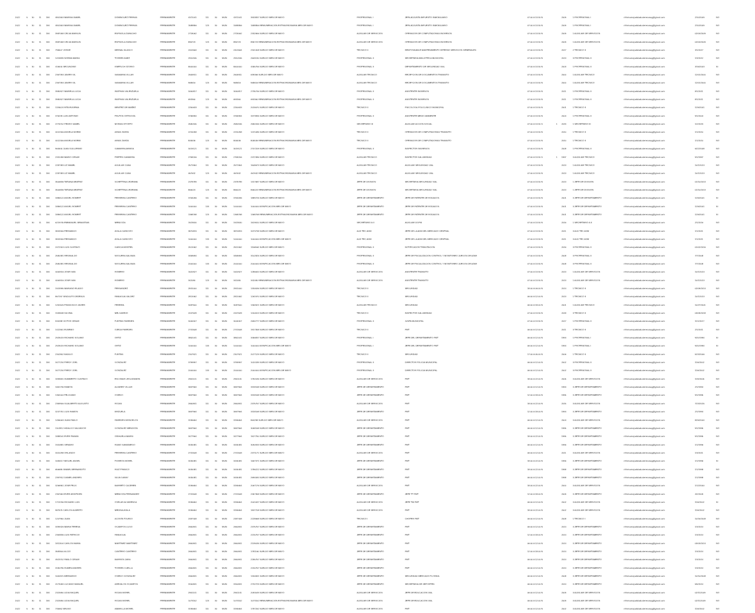| 2022 | 5 | 30 | 11 | 184 | 4801553 MARINA ISABEL | DOMINGUEZ FERRAS | PERMANENTE | 4372041 | 111 | 30 | MUN | 4372041 | 3933837 SUELDO MES DE MAYO | PROFESIONAL I | JEFA ADJUNTA IMPUESTO INMOBILIARIO | 07:00 A 13:30 N | | 2009 | 1 PROFESIONAL I | rrhhmunicipalidadcaterenasag@gmail.com | 2/10/2009 | NO |
| 2022 | 5 | 30 | 11 | 184 | 4801553 MARINA ISABEL | DOMINGUEZ FERRAS | PERMANENTE | 1588856 | 123 | 30 | MUN | 1588856 | 1588856 REMUNERACION EXTRAORDINARIA MES DE MAYO | PROFESIONAL I | JEFA ADJUNTA IMPUESTO INMOBILIARIO | 07:00 A 13:30 N | | 2009 | 1 PROFESIONAL I | rrhhmunicipalidadcaterenasag@gmail.com | 2/10/2009 | NO |
| 2022 | 5 | 30 | 11 | 184 | 3987058 CELSA MARILIN | ESPINOLA ZARACHO | PERMANENTE | 2718062 | 111 | 30 | MUN | 2718062 | 2332656 SUELDO MES DE MAYO | AUXILIAR DE SERVICIOS | OPERADOR DE COMPUTADORAS INGRESOS | 07:00 A 13:30 N | | 2009 | 1 AUXILIAR DE SERVICIOS | rrhhmunicipalidadcaterenasag@gmail.com | 02/04/2009 | NO |
| 2022 | 5 | 30 | 11 | 184 | 3987058 CELSA MARILIN | ESPINOLA ZARACHO | PERMANENTE | 895723 | 123 | 30 | MUN | 895723 | 895723 REMUNERACION EXTRAORDINARIA MES DE MAYO | AUXILIAR DE SERVICIOS | OPERADOR DE COMPUTADORAS INGRESOS | 07:00 A 13:30 N | | 2009 | 1 AUXILIAR DE SERVICIOS | rrhhmunicipalidadcaterenasag@gmail.com | 02/04/2009 | NO |
| 2022 | 5 | 30 | 11 | 184 | 795507 JORGE | BERNAL BLASCO | PERMANENTE | 2401564 | 111 | 30 | MUN | 2401564 | 2151408 SUELDO MES DE MAYO | TECNICO II | RESPONSABLE MANTENIMIENTO INTERNO SERVICIOS GENERALES | 07:00 A 13:30 N | | 2017 | 2 TECNICO II | rrhhmunicipalidadcaterenasag@gmail.com | 3/1/2017 | NO |
| 2022 | 5 | 30 | 11 | 184 | 1419839 NORMA MARIA | TORRES BAEZ | PERMANENTE | 2910155 | 111 | 30 | MUN | 2910155 | 2609130 SUELDO MES DE MAYO | PROFESIONAL II | SECRETARIA BIBLIOTECA MUNICIPAL | 07:00 A 13:30 N | | 2013 | 3 PROFESIONAL II | rrhhmunicipalidadcaterenasag@gmail.com | 1/3/2012 | NO |
| 2022 | 5 | 30 | 11 | 184 | 416540 SECUNDINO | KNEFUCH OZORIO | PERMANENTE | 5500000 | 111 | 30 | MUN | 5500000 | 4455756 SUELDO MES DE MAYO | PROFESIONAL II | DEPARTAMENTO DE SEGURIDAD VIAL | 07:00 A 13:30 N | | 2003 | 1 PROFESIONAL II | rrhhmunicipalidadcaterenasag@gmail.com | 3/16/2003 | SI |
| 2022 | 5 | 30 | 11 | 184 | 2367393 JAVIER GIL | SANABRIA VILLAR | PERMANENTE | 2605911 | 111 | 30 | MUN | 2605911 | 639366 SUELDO MES DE MAYO | AUXILIAR TECNICO | RECEPCION DE DOCUMENTOS TRANSITO | 07:00 A 13:30 N | | 2000 | 1 AUXILIAR TECNICO | rrhhmunicipalidadcaterenasag@gmail.com | 12/01/2000 | NO |
| 2022 | 5 | 30 | 11 | 184 | 2367393 JAVIER GIL | SANABRIA VILLAR | PERMANENTE | 968616 | 123 | 30 | MUN | 968616 | 968616 REMUNERACION EXTRAORDINARIA MES DE MAYO | AUXILIAR TECNICO | RECEPCION DE DOCUMENTOS TRANSITO | 07:00 A 13:30 N | | 2000 | 1 AUXILIAR TECNICO | rrhhmunicipalidadcaterenasag@gmail.com | 12/01/2000 | NO |
| 2022 | 5 | 30 | 11 | 184 | 3980927 MARIELA LUCIA | INSFRAN VALENZUELA | PERMANENTE | 3050817 | 111 | 30 | MUN | 3050817 | 2735746 SUELDO MES DE MAYO | PROFESIONAL II | ASISTENTE INGRESOS | 07:00 A 13:30 N | | 2011 | 1 PROFESIONAL II | rrhhmunicipalidadcaterenasag@gmail.com | 8/1/2011 | NO |
| 2022 | 5 | 30 | 11 | 184 | 3980927 MARIELA LUCIA | INSFRAN VALENZUELA | PERMANENTE | 693360 | 123 | 30 | MUN | 693360 | 693360 REMUNERACION EXTRAORDINARIA MES DE MAYO | PROFESIONAL II | ASISTENTE INGRESOS | 07:00 A 13:30 N | | 2011 | 1 PROFESIONAL II | rrhhmunicipalidadcaterenasag@gmail.com | 8/1/2011 | NO |
| 2022 | 5 | 30 | 11 | 184 | 1135024 RITA EUGENIA | BENITEZ DE IBAÑEZ | PERMANENTE | 2250633 | 111 | 30 | MUN | 2250633 | 2015570 SUELDO MES DE MAYO | TECNICO II | PSICOLOGA POLICLINICO MUNICIPAL | 07:00 A 13:30 N | | 2001 | 1 TECNICO II | rrhhmunicipalidadcaterenasag@gmail.com | 1/26/2001 | NO |
| 2022 | 5 | 30 | 11 | 184 | 376239 LUIS ANTONIO | FRUTOS ORTIGOZA | PERMANENTE | 3765994 | 111 | 30 | MUN | 3765994 | 3373995 SUELDO MES DE MAYO | PROFESIONAL II | ASISTENTE MEDIO AMBIENTE | 07:00 A 13:30 N | | 2004 | 1 PROFESIONAL II | rrhhmunicipalidadcaterenasag@gmail.com | 9/1/2004 | NO |
| 2022 | 5 | 30 | 11 | 184 | 4776702 PEDRO SAMEL | MORAN OPORTO | PERMANENTE | 2580155 | 111 | 30 | MUN | 2580155 | 2580155 SUELDO MES DE MAYO | SECRETARIO III | AUXILIAR ACCION SOCIAL | 07:00 A 13:30 S | 1 | 2019 | 1 SECRETARIO III | rrhhmunicipalidadcaterenasag@gmail.com | 1/2/2019 | NO |
| 2022 | 5 | 30 | 11 | 184 | 4012306 ANGELA NOEMI | ARIAS ZARZA | PERMANENTE | 2215258 | 111 | 30 | MUN | 2215258 | 1221085 SUELDO MES DE MAYO | TECNICO II | OPERADOR DE COMPUTADORAS TRANSITO | 07:00 A 13:30 N | | 2010 | 1 TECNICO II | rrhhmunicipalidadcaterenasag@gmail.com | 1/1/2010 | NO |
| 2022 | 5 | 30 | 11 | 184 | 4012306 ANGELA NOEMI | ARIAS ZARZA | PERMANENTE | 805536 | 123 | 30 | MUN | 805536 | 805536 REMUNERACION EXTRAORDINARIA MES DE MAYO | TECNICO II | OPERADOR DE COMPUTADORAS TRANSITO | 07:00 A 13:30 N | | 2010 | 1 TECNICO II | rrhhmunicipalidadcaterenasag@gmail.com | 1/1/2010 | NO |
| 2022 | 5 | 30 | 11 | 184 | 964640 JUAN GUILLERMO | GAMARRA ARMOA | PERMANENTE | 3019121 | 111 | 30 | MUN | 3019121 | 2707209 SUELDO MES DE MAYO | PROFESIONAL II | INSPECTOR INGRESOS | 07:00 A 13:30 N | | 2008 | 1 PROFESIONAL II | rrhhmunicipalidadcaterenasag@gmail.com | 6/22/2008 | NO |
| 2022 | 5 | 30 | 11 | 184 | 2331498 MARIO CESAR | FRETES GAMARRA | PERMANENTE | 2758206 | 111 | 30 | MUN | 2758206 | 2472386 SUELDO MES DE MAYO | AUXILIAR TECNICO | INSPECTOR SALUBRIDAD | 07:00 A 13:30 S | 1 | 1997 | 3 AUXILIAR TECNICO | rrhhmunicipalidadcaterenasag@gmail.com | 9/1/1997 | NO |
| 2022 | 5 | 30 | 11 | 184 | 2287383 LIZ MABEL | AGUILAR CUBA | PERMANENTE | 2571954 | 111 | 30 | MUN | 2571954 | 1508673 SUELDO MES DE MAYO | AUXILIAR TECNICO | AUXILIAR SEGURIDAD VIAL | 07:00 A 13:30 N | | 2013 | 1 AUXILIAR TECNICO | rrhhmunicipalidadcaterenasag@gmail.com | 10/1/2013 | NO |
| 2022 | 5 | 30 | 11 | 184 | 2287383 LIZ MABEL | AGUILAR CUBA | PERMANENTE | 467632 | 123 | 30 | MUN | 467632 | 467632 REMUNERACION EXTRAORDINARIA MES DE MAYO | AUXILIAR TECNICO | AUXILIAR SEGURIDAD VIAL | 07:00 A 13:30 N | | 2013 | 1 AUXILIAR TECNICO | rrhhmunicipalidadcaterenasag@gmail.com | 10/1/2013 | NO |
| 2022 | 5 | 30 | 11 | 184 | 3506836 TATIANA BEATRIZ | SCHETTINA LEDESMA | PERMANENTE | 2378789 | 111 | 30 | MUN | 2378789 | 1317687 SUELDO MES DE MAYO | JEFE DE DIVISION | SECRETARIA SEGURIDAD VIAL | 07:00 A 13:30 N | | 2013 | 1 JEFE DE DIVISION | rrhhmunicipalidadcaterenasag@gmail.com | 01/10/2013 | NO |
| 2022 | 5 | 30 | 11 | 184 | 3506836 TATIANA BEATRIZ | SCHETTINA LEDESMA | PERMANENTE | 866024 | 123 | 30 | MUN | 866024 | 866024 REMUNERACION EXTRAORDINARIA MES DE MAYO | JEFE DE DIVISION | SECRETARIA SEGURIDAD VIAL | 07:00 A 13:30 N | | 2013 | 1 JEFE DE DIVISION | rrhhmunicipalidadcaterenasag@gmail.com | 01/10/2013 | NO |
| 2022 | 5 | 30 | 11 | 184 | 1886122 ANGEL ROBERT | FERREIRA CANTERO | PERMANENTE | 3764096 | 111 | 30 | MUN | 3764096 | 1889725 SUELDO MES DE MAYO | JEFE DE DEPARTAMENTO | JEFE DE PATENTE DE RODADOS | 07:00 A 13:30 N | | 2001 | 3 JEFE DE DEPARTAMENTO | rrhhmunicipalidadcaterenasag@gmail.com | 1/26/2001 | SI |
| 2022 | 5 | 30 | 11 | 184 | 1886122 ANGEL ROBERT | FERREIRA CANTERO | PERMANENTE | 1000000 | 133 | 30 | MUN | 1000000 | 1000000 BONIFICACION MES DE MAYO | JEFE DE DEPARTAMENTO | JEFE DE PATENTE DE RODADOS | 07:00 A 13:30 N | | 2001 | 3 JEFE DE DEPARTAMENTO | rrhhmunicipalidadcaterenasag@gmail.com | 1/26/2001 | SI |
| 2022 | 5 | 30 | 11 | 184 | 1886122 ANGEL ROBERT | FERREIRA CANTERO | PERMANENTE | 1368768 | 123 | 30 | MUN | 1368768 | 1368768 REMUNERACION EXTRAORDINARIA MES DE MAYO | JEFE DE DEPARTAMENTO | JEFE DE PATENTE DE RODADOS | 07:00 A 13:30 N | | 2001 | 3 JEFE DE DEPARTAMENTO | rrhhmunicipalidadcaterenasag@gmail.com | 1/26/2001 | SI |
| 2022 | 5 | 30 | 11 | 184 | 6219745 EMMANUEL SEBASTIAN | MENDOZA | PERMANENTE | 1923530 | 111 | 30 | MUN | 1923530 | 1519510 SUELDO MES DE MAYO | SECRETARIO A II | AUXILIAR DGPM | 07:00 A 13:30 N | | 2016 | 1 SECRETARIO A II | rrhhmunicipalidadcaterenasag@gmail.com | 2/1/2016 | NO |
| 2022 | 5 | 30 | 11 | 184 | 3843306 FERNANDO | AYALA CARDOZO | PERMANENTE | 3870819 | 111 | 30 | MUN | 3870819 | 3473738 SUELDO MES DE MAYO | AUX TEC ADM | JEFE DE LA ADM DEL MERCADO CENTRAL | 07:00 A 13:30 N | | 2011 | 3 AUX TEC ADM | rrhhmunicipalidadcaterenasag@gmail.com | 1/1/2011 | NO |
| 2022 | 5 | 30 | 11 | 184 | 3843306 FERNANDO | AYALA CARDOZO | PERMANENTE | 1000000 | 133 | 30 | MUN | 1000000 | 1000000 BONIFICACION MES DE MAYO | AUX TEC ADM | JEFE DE LA ADM DEL MERCADO CENTRAL | 07:00 A 13:30 N | | 2011 | 3 AUX TEC ADM | rrhhmunicipalidadcaterenasag@gmail.com | 1/1/2011 | NO |
| 2022 | 5 | 30 | 11 | 184 | 2472303 LUIS GUSTAVO | GARCIA MONTIEL | PERMANENTE | 2513462 | 111 | 30 | MUN | 2513462 | 1156964 SUELDO MES DE MAYO | PROFESIONAL II | NOTIFICADOR TRIBUTACION | 07:00 A 13:30 N | | 2016 | 3 PROFESIONAL II | rrhhmunicipalidadcaterenasag@gmail.com | 01/02/2016 | NO |
| 2022 | 5 | 30 | 11 | 184 | 2580381 REGINALDO | NOGUERA SALINAS | PERMANENTE | 3458694 | 111 | 30 | MUN | 3458694 | 3102825 SUELDO MES DE MAYO | PROFESIONAL II | JEFE DE FISCALIZACION CONTROL Y MONITOREO JUEGOS DE AZAR | 07:00 A 13:30 N | | 2008 | 3 PROFESIONAL II | rrhhmunicipalidadcaterenasag@gmail.com | 7/7/2008 | NO |
| 2022 | 5 | 30 | 11 | 184 | 2580381 REGINALDO | NOGUERA SALINAS | PERMANENTE | 2000000 | 133 | 30 | MUN | 2000000 | 2000000 BONIFICACION MES DE MAYO | PROFESIONAL II | JEFE DE FISCALIZACION CONTROL Y MONITOREO JUEGOS DE AZAR | 07:00 A 13:30 N | | 2008 | 3 PROFESIONAL II | rrhhmunicipalidadcaterenasag@gmail.com | 7/7/2008 | NO |
| 2022 | 5 | 30 | 11 | 184 | 4054916 JOSE IVAN | ROMERO | PERMANENTE | 1620927 | 111 | 30 | MUN | 1620927 | 1286644 SUELDO MES DE MAYO | AUXILIAR DE SERVICIOS | ASISTENTE TRANSITO | 07:00 A 13:30 N | | 2013 | 1 AUXILIAR DE SERVICIOS | rrhhmunicipalidadcaterenasag@gmail.com | 10/1/2013 | NO |
| 2022 | 5 | 30 | 11 | 184 | 4054916 JOSE IVAN | ROMERO | PERMANENTE | 342080 | 123 | 30 | MUN | 342080 | 342080 REMUNERACION EXTRAORDINARIA MES DE MAYO | AUXILIAR DE SERVICIOS | ASISTENTE TRANSITO | 07:00 A 13:30 N | | 2013 | 1 AUXILIAR DE SERVICIOS | rrhhmunicipalidadcaterenasag@gmail.com | 10/1/2013 | NO |
| 2022 | 5 | 30 | 11 | 184 | 1924995 MARIANO ELADIO | FERNANDEZ | PERMANENTE | 2841000 | 111 | 30 | MUN | 2841000 | 1330536 SUELDO MES DE MAYO | TECNICO II | SEGURIDAD | 18:00 A 06:00 N | | 2014 | 1 TECNICO II | rrhhmunicipalidadcaterenasag@gmail.com | 02/09/2014 | NO |
| 2022 | 5 | 30 | 11 | 184 | 867197 SINDULFO DEJESUS | PANIAGUA VALDEZ | PERMANENTE | 2813462 | 111 | 30 | MUN | 2813462 | 1261970 SUELDO MES DE MAYO | TECNICO II | SEGURIDAD | 06:00 A 12:00 N | | 2013 | 1 TECNICO II | rrhhmunicipalidadcaterenasag@gmail.com | 10/1/2013 | NO |
| 2022 | 5 | 30 | 11 | 184 | 1251526 FRANCISCO JAVIER | PEREIRA | PERMANENTE | 3087500 | 111 | 30 | MUN | 3087500 | 1364921 SUELDO MES DE MAYO | AUXILIAR TECNICO | SEGURIDAD | 06:00 A 18:00 N | | 2001 | 1 AUXILIAR TECNICO | rrhhmunicipalidadcaterenasag@gmail.com | 10/27/2001 | NO |
| 2022 | 5 | 30 | 11 | 184 | 1949538 SILVINA | MELGAREJO | PERMANENTE | 2447628 | 111 | 30 | MUN | 2447628 | 1200513 SUELDO MES DE MAYO | TECNICO II | INSPECTOR SALUBRIDAD | 07:00 A 13:30 N | | 2018 | 3 TECNICO II | rrhhmunicipalidadcaterenasag@gmail.com | 03/09/2018 | NO |
| 2022 | 5 | 30 | 11 | 184 | 934288 VICTOR CESAR | FLEITAS PAREDES | PERMANENTE | 3005307 | 111 | 30 | MUN | 3005307 | 2694777 SUELDO MES DE MAYO | PROFESIONAL II | JUNTA MUNICIPAL | 07:00 A 13:30 N | | 2017 | 1 PROFESIONAL II | rrhhmunicipalidadcaterenasag@gmail.com | 11/1/2017 | NO |
| 2022 | 5 | 30 | 11 | 184 | 1422551 EUSEBIO | OJEDA PAREDES | PERMANENTE | 2741508 | 111 | 30 | MUN | 2741508 | 1917358 SUELDO MES DE MAYO | TECNICO II | PMT | 06:00 A 12:00 N | | 2011 | 3 TECNICO II | rrhhmunicipalidadcaterenasag@gmail.com | 2/1/2011 | NO |
| 2022 | 5 | 30 | 11 | 184 | 2929019 RICHARD SOLANO | ORTIZ | PERMANENTE | 3852041 | 111 | 30 | MUN | 3852041 | 3456837 SUELDO MES DE MAYO | PROFESIONAL I | JEFE DEL DEPARTAMENTO PMT | 06:00 A 12:00 N | | 1994 | 1 PROFESIONAL I | rrhhmunicipalidadcaterenasag@gmail.com | 9/20/1994 | SI |
| 2022 | 5 | 30 | 11 | 184 | 2929019 RICHARD SOLANO | ORTIZ | PERMANENTE | 1000000 | 133 | 30 | MUN | 1000000 | 1000000 BONIFICACION MES DE MAYO | PROFESIONAL I | JEFE DEL DEPARTAMENTO PMT | 06:00 A 12:00 N | | 1994 | 1 PROFESIONAL I | rrhhmunicipalidadcaterenasag@gmail.com | 9/20/1994 | SI |
| 2022 | 5 | 30 | 11 | 184 | 2302802 BASILIO | FLEITAS | PERMANENTE | 2307921 | 111 | 30 | MUN | 2307921 | 2077129 SUELDO MES DE MAYO | TECNICO II | SEGURIDAD | 17:00 A 05:00 N | | 2006 | 1 TECNICO II | rrhhmunicipalidadcaterenasag@gmail.com | 5/23/2006 | NO |
| 2022 | 5 | 30 | 11 | 184 | 3477234 FREDY JOEL | GONZALEZ | PERMANENTE | 3799997 | 111 | 30 | MUN | 3799997 | 1020189 SUELDO MES DE MAYO | PROFESIONAL II | DIRECTOR POLICIA MUNICIPAL | 06:00 A 12:00 N | | 2002 | 3 PROFESIONAL II | rrhhmunicipalidadcaterenasag@gmail.com | 11/6/2002 | NO |
| 2022 | 5 | 30 | 11 | 184 | 3477234 FREDY JOEL | GONZALEZ | PERMANENTE | 2000000 | 133 | 30 | MUN | 2000000 | 2000000 BONIFICACION MES DE MAYO | PROFESIONAL II | DIRECTOR POLICIA MUNICIPAL | 06:00 A 12:00 N | | 2002 | 3 PROFESIONAL II | rrhhmunicipalidadcaterenasag@gmail.com | 11/6/2002 | NO |
| 2022 | 5 | 30 | 11 | 184 | 1839591 HUMBERTO GUSTAVO | ESCOBAR LEGUIZAMON | PERMANENTE | 2951141 | 111 | 30 | MUN | 2951141 | 1782035 SUELDO MES DE MAYO | AUXILIAR DE SERVICIOS | PMT | 18:00 A 22:00 N | | 2005 | 3 AUXILIAR DE SERVICIOS | rrhhmunicipalidadcaterenasag@gmail.com | 11/9/2005 | NO |
| 2022 | 5 | 30 | 11 | 184 | 1651736 RAMON | ALVAREZ VILLAR | PERMANENTE | 3697964 | 111 | 30 | MUN | 3697964 | 3318168 SUELDO MES DE MAYO | JEFE DE DEPARTAMENTO | PMT | 06:00 A 12:00 N | | 1994 | 3 JEFE DE DEPARTAMENTO | rrhhmunicipalidadcaterenasag@gmail.com | 2/1/1994 | NO |
| 2022 | 5 | 30 | 11 | 184 | 1352004 FELICIANO | OVIEDO | PERMANENTE | 3697964 | 111 | 30 | MUN | 3697964 | 3318168 SUELDO MES DE MAYO | JEFE DE DEPARTAMENTO | PMT | 12:00 A 18:00 N | | 1995 | 3 JEFE DE DEPARTAMENTO | rrhhmunicipalidadcaterenasag@gmail.com | 9/1/1995 | NO |
| 2022 | 5 | 30 | 11 | 184 | 2359906 GUALBERTO AUGUSTO | ROJAS | PERMANENTE | 2650841 | 111 | 30 | MUN | 2650841 | 2375757 SUELDO MES DE MAYO | AUXILIAR DE SERVICIOS | PMT | 18:00 A 22:00 N | | 2015 | 3 AUXILIAR DE SERVICIOS | rrhhmunicipalidadcaterenasag@gmail.com | 7/23/2015 | NO |
| 2022 | 5 | 30 | 11 | 184 | 3247751 LUIS RAMON | BRIZUELA | PERMANENTE | 3697964 | 111 | 30 | MUN | 3697964 | 3318168 SUELDO MES DE MAYO | JEFE DE DEPARTAMENTO | PMT | 12:00 A 18:00 N | | 1994 | 3 JEFE DE DEPARTAMENTO | rrhhmunicipalidadcaterenasag@gmail.com | 2/1/1994 | NO |
| 2022 | 5 | 30 | 11 | 184 | 1496063 JUAN PABLO | PAREDES MONGELOS | PERMANENTE | 3195654 | 111 | 30 | MUN | 3195654 | 864298 SUELDO MES DE MAYO | AUXILIAR DE SERVICIOS | PMT | 06:00 A 12:00 N | | 2004 | 3 AUXILIAR DE SERVICIOS | rrhhmunicipalidadcaterenasag@gmail.com | 8/26/2004 | NO |
| 2022 | 5 | 30 | 11 | 184 | 1102812 HIDALGO SALVADOR | GONZALEZ MENDOZA | PERMANENTE | 3697964 | 111 | 30 | MUN | 3697964 | 3058168 SUELDO MES DE MAYO | JEFE DE DEPARTAMENTO | PMT | 06:00 A 12:00 N | | 1995 | 3 JEFE DE DEPARTAMENTO | rrhhmunicipalidadcaterenasag@gmail.com | 9/1/1995 | NO |
| 2022 | 5 | 30 | 11 | 184 | 1888161 EVER FABIAN | ORIHUELA MARIN | PERMANENTE | 3477964 | 111 | 30 | MUN | 3477964 | 1527750 SUELDO MES DE MAYO | JEFE DE DEPARTAMENTO | PMT | 18:00 A 22:00 N | | 1995 | 3 JEFE DE DEPARTAMENTO | rrhhmunicipalidadcaterenasag@gmail.com | 9/1/1995 | NO |
| 2022 | 5 | 30 | 11 | 184 | 1920881 GENARO | RUBIO SAMANIEGO | PERMANENTE | 3445481 | 111 | 30 | MUN | 3445481 | 3090933 SUELDO MES DE MAYO | JEFE DE DEPARTAMENTO | PMT | 06:00 A 12:00 N | | 1996 | 3 JEFE DE DEPARTAMENTO | rrhhmunicipalidadcaterenasag@gmail.com | 1/1/1996 | NO |
| 2022 | 5 | 30 | 11 | 184 | 3420298 ORLANDO | FERREIRA CANTERO | PERMANENTE | 2741508 | 111 | 30 | MUN | 2741508 | 2371171 SUELDO MES DE MAYO | AUXILIAR DE SERVICIOS | PMT | 06:00 A 12:00 N | | 2011 | 3 AUXILIAR DE SERVICIOS | rrhhmunicipalidadcaterenasag@gmail.com | 1/3/2011 | NO |
| 2022 | 5 | 30 | 11 | 184 | 1635117 MIGUEL ANGEL | FIGREOS MOREL | PERMANENTE | 3445481 | 111 | 30 | MUN | 3445481 | 1667371 SUELDO MES DE MAYO | JEFE DE DEPARTAMENTO | PMT | 18:00 A 22:00 N | | 1996 | 3 JEFE DE DEPARTAMENTO | rrhhmunicipalidadcaterenasag@gmail.com | 1/1/1996 | SI |
| 2022 | 5 | 30 | 11 | 184 | 656685 ISMAEL BERNARDITO | RUIZ FRANCO | PERMANENTE | 3445481 | 111 | 30 | MUN | 3445481 | 1786222 SUELDO MES DE MAYO | JEFE DE DEPARTAMENTO | PMT | 18:00 A 22:00 N | | 1998 | 3 JEFE DE DEPARTAMENTO | rrhhmunicipalidadcaterenasag@gmail.com | 1/1/1998 | NO |
| 2022 | 5 | 30 | 11 | 184 | 2397912 DANIEL ANDRES | SILVA GARAY | PERMANENTE | 3445481 | 111 | 30 | MUN | 3445481 | 2694084 SUELDO MES DE MAYO | JEFE DE DEPARTAMENTO | PMT | 06:00 A 12:00 N | | 1998 | 3 JEFE DE DEPARTAMENTO | rrhhmunicipalidadcaterenasag@gmail.com | 1/1/1998 | NO |
| 2022 | 5 | 30 | 11 | 184 | 3266951 JOSE FELIX | BARRETO CACERES | PERMANENTE | 3195654 | 111 | 30 | MUN | 3195654 | 2067176 SUELDO MES DE MAYO | AUXILIAR DE SERVICIOS | PMT | 18:00 A 22:00 N | | 2000 | 3 AUXILIAR DE SERVICIOS | rrhhmunicipalidadcaterenasag@gmail.com | 1/12/2000 | NO |
| 2022 | 5 | 30 | 11 | 184 | 2357653 EVER ARISTIDES | MENDOZA FERNANDEZ | PERMANENTE | 2741508 | 111 | 30 | MUN | 2741508 | 2457358 SUELDO MES DE MAYO | JEFE DE DEPARTAMENTO | JEFE TT PMT | 12:00 A 18:00 N | | 2009 | 3 JEFE DE DEPARTAMENTO | rrhhmunicipalidadcaterenasag@gmail.com | 4/2/2009 | NO |
| 2022 | 5 | 30 | 11 | 184 | 1713766 RICHARD LUIS | OVELAR ALVARENGA | PERMANENTE | 3195654 | 111 | 30 | MUN | 3195654 | 2001637 SUELDO MES DE MAYO | AUXILIAR DE SERVICIOS | JEFE TM PMT | 06:00 A 12:00 N | | 2002 | 3 AUXILIAR DE SERVICIOS | rrhhmunicipalidadcaterenasag@gmail.com | 11/6/2002 | SI |
| 2022 | 5 | 30 | 11 | 184 | 987575 CARLOS ALBERTO | MEDINA AYALA | PERMANENTE | 3195654 | 111 | 30 | MUN | 3195654 | 1847708 SUELDO MES DE MAYO | AUXILIAR DE SERVICIOS | PMT | 18:00 A 22:00 N | | 2002 | 3 AUXILIAR DE SERVICIOS | rrhhmunicipalidadcaterenasag@gmail.com | 11/6/2002 | NO |
| 2022 | 5 | 30 | 11 | 184 | 1207950 JUAN | ACOSTA TOLEDO | PERMANENTE | 2487408 | 111 | 30 | MUN | 2487408 | 2228668 SUELDO MES DE MAYO | TECNICO I | CHOFER PMT | 06:00 A 12:00 N | | 2008 | 1 TECNICO I | rrhhmunicipalidadcaterenasag@gmail.com | 10/16/2008 | NO |
| 2022 | 5 | 30 | 11 | 184 | 3499326 MARIA TERESA | OCAMPOS LUGO | PERMANENTE | 2650841 | 111 | 30 | MUN | 2650841 | 2375757 SUELDO MES DE MAYO | JEFE DE DEPARTAMENTO | PMT | 06:00 A 12:00 N | | 2014 | 3 JEFE DE DEPARTAMENTO | rrhhmunicipalidadcaterenasag@gmail.com | 1/3/2014 | NO |
| 2022 | 5 | 30 | 11 | 184 | 2363836 LUIS PATRICIO | PANIAGUA | PERMANENTE | 2650841 | 111 | 30 | MUN | 2650841 | 2215757 SUELDO MES DE MAYO | JEFE DE DEPARTAMENTO | PMT | 12:00 A 18:00 N | | 2014 | 3 JEFE DE DEPARTAMENTO | rrhhmunicipalidadcaterenasag@gmail.com | 1/3/2014 | NO |
| 2022 | 5 | 30 | 11 | 184 | 1811304 CARLOS MARIA | MARTINEZ MARTINEZ | PERMANENTE | 2650841 | 111 | 30 | MUN | 2650841 | 2139035 SUELDO MES DE MAYO | JEFE DE DEPARTAMENTO | PMT | 06:00 A 12:00 N | | 2014 | 3 JEFE DE DEPARTAMENTO | rrhhmunicipalidadcaterenasag@gmail.com | 03/03/2014 | NO |
| 2022 | 5 | 30 | 11 | 184 | 3583500 ALCIO | CANTERO CANTERO | PERMANENTE | 2650841 | 111 | 30 | MUN | 2650841 | 1781160 SUELDO MES DE MAYO | JEFE DE DEPARTAMENTO | PMT | 12:00 A 18:00 N | | 2014 | 3 JEFE DE DEPARTAMENTO | rrhhmunicipalidadcaterenasag@gmail.com | 1/3/2014 | NO |
| 2022 | 5 | 30 | 11 | 184 | 4923702 PABLO CESAR | BARRIOS JARA | PERMANENTE | 2650841 | 111 | 30 | MUN | 2650841 | 2255757 SUELDO MES DE MAYO | JEFE DE DEPARTAMENTO | PMT | 06:00 A 12:00 N | | 2014 | 3 JEFE DE DEPARTAMENTO | rrhhmunicipalidadcaterenasag@gmail.com | 1/3/2014 | NO |
| 2022 | 5 | 30 | 11 | 184 | 3180795 RUBEN ANDRES | TORRES CUELLA | PERMANENTE | 2650841 | 111 | 30 | MUN | 2650841 | 2240757 SUELDO MES DE MAYO | JEFE DE DEPARTAMENTO | PMT | 06:00 A 12:00 N | | 2014 | 3 JEFE DE DEPARTAMENTO | rrhhmunicipalidadcaterenasag@gmail.com | 1/3/2014 | NO |
| 2022 | 5 | 30 | 11 | 184 | 1640970 BERNARDO | OVIEDO GONZALEZ | PERMANENTE | 2650841 | 111 | 30 | MUN | 2650841 | 1340591 SUELDO MES DE MAYO | JEFE DE DEPARTAMENTO | SEGURIDAD MERCADO FLORIDA | 06:00 A 12:00 N | | 2008 | 3 JEFE DE DEPARTAMENTO | rrhhmunicipalidadcaterenasag@gmail.com | 10/10/2008 | NO |
| 2022 | 5 | 30 | 11 | 184 | 4173084 LUCIANO MANUEL | AREVALOS OCAMPOS | PERMANENTE | 3150841 | 111 | 30 | MUN | 3150841 | 2732729 SUELDO MES DE MAYO | JEFE DE DEPARTAMENTO | SECRETARIA DE DEPORTES | 06:00 A 12:00 N | | 2014 | 3 JEFE DE DEPARTAMENTO | rrhhmunicipalidadcaterenasag@gmail.com | 5/5/2014 | NO |
| 2022 | 5 | 30 | 11 | 184 | 2324690 LIDIA RAQUEL | ROJAS MOREL | PERMANENTE | 2951141 | 111 | 30 | MUN | 2951141 | 2093049 SUELDO MES DE MAYO | AUXILIAR DE SERVICIOS | JEFE DE EDUCACION VIAL | 06:00 A 12:00 N | | 2009 | 3 AUXILIAR DE SERVICIOS | rrhhmunicipalidadcaterenasag@gmail.com | 02/11/2009 | NO |
| 2022 | 5 | 30 | 11 | 184 | 2324690 LIDIA RAQUEL | ROJAS MOREL | PERMANENTE | 1073152 | 123 | 30 | MUN | 1073152 | 1073152 REMUNERACION EXTRAORDINARIA MES DE MAYO | AUXILIAR DE SERVICIOS | JEFE DE EDUCACION VIAL | 06:00 A 12:00 N | | 2009 | 3 AUXILIAR DE SERVICIOS | rrhhmunicipalidadcaterenasag@gmail.com | 02/11/2009 | NO |
| 2022 | 5 | 30 | 11 | 184 | 745652 BRUNO | AMARILLA MOREL | PERMANENTE | 3195654 | 111 | 30 | MUN | 3195654 | 1787262 SUELDO MES DE MAYO | AUXILIAR DE SERVICIOS | PMT | 06:00 A 12:00 N | | 2002 | 3 AUXILIAR DE SERVICIOS | rrhhmunicipalidadcaterenasag@gmail.com | 11/6/2002 | NO |